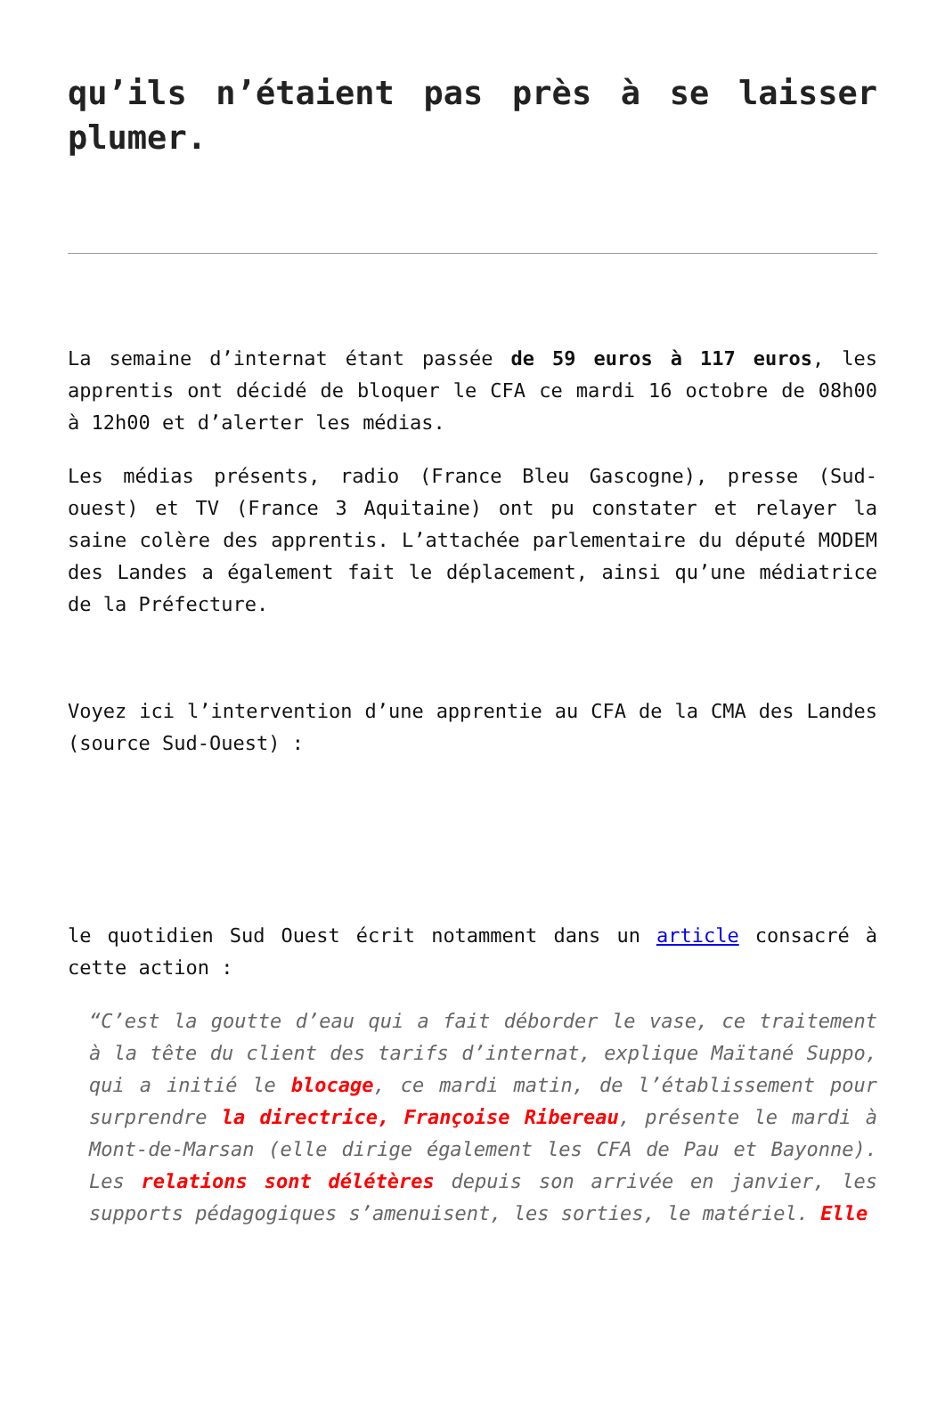qu’ils n’étaient pas près à se laisser plumer.
La semaine d’internat étant passée de 59 euros à 117 euros, les apprentis ont décidé de bloquer le CFA ce mardi 16 octobre de 08h00 à 12h00 et d’alerter les médias.
Les médias présents, radio (France Bleu Gascogne), presse (Sud-ouest) et TV (France 3 Aquitaine) ont pu constater et relayer la saine colère des apprentis. L’attachée parlementaire du député MODEM des Landes a également fait le déplacement, ainsi qu’une médiatrice de la Préfecture.
Voyez ici l’intervention d’une apprentie au CFA de la CMA des Landes (source Sud-Ouest) :
le quotidien Sud Ouest écrit notamment dans un article consacré à cette action :
“C’est la goutte d’eau qui a fait déborder le vase, ce traitement à la tête du client des tarifs d’internat, explique Maïtané Suppo, qui a initié le blocage, ce mardi matin, de l’établissement pour surprendre la directrice, Françoise Ribereau, présente le mardi à Mont-de-Marsan (elle dirige également les CFA de Pau et Bayonne). Les relations sont délétères depuis son arrivée en janvier, les supports pédagogiques s’amenuisent, les sorties, le matériel. Elle